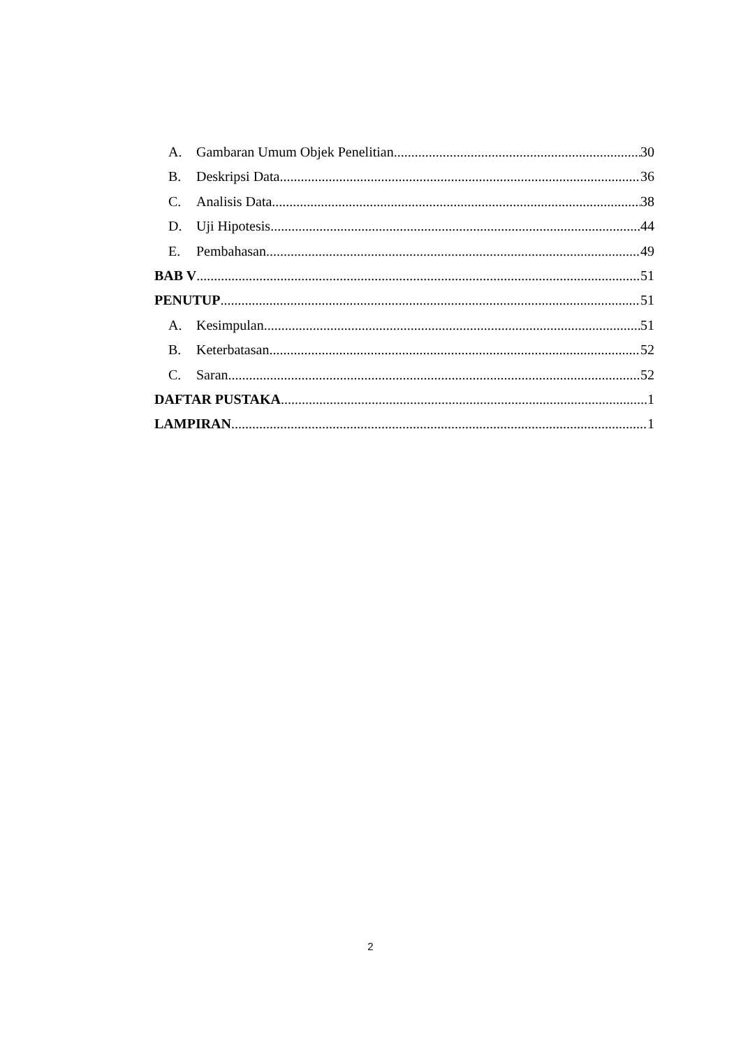A. Gambaran Umum Objek Penelitian 30
B. Deskripsi Data 36
C. Analisis Data 38
D. Uji Hipotesis 44
E. Pembahasan 49
BAB V 51
PENUTUP 51
A. Kesimpulan 51
B. Keterbatasan 52
C. Saran 52
DAFTAR PUSTAKA 1
LAMPIRAN 1
2